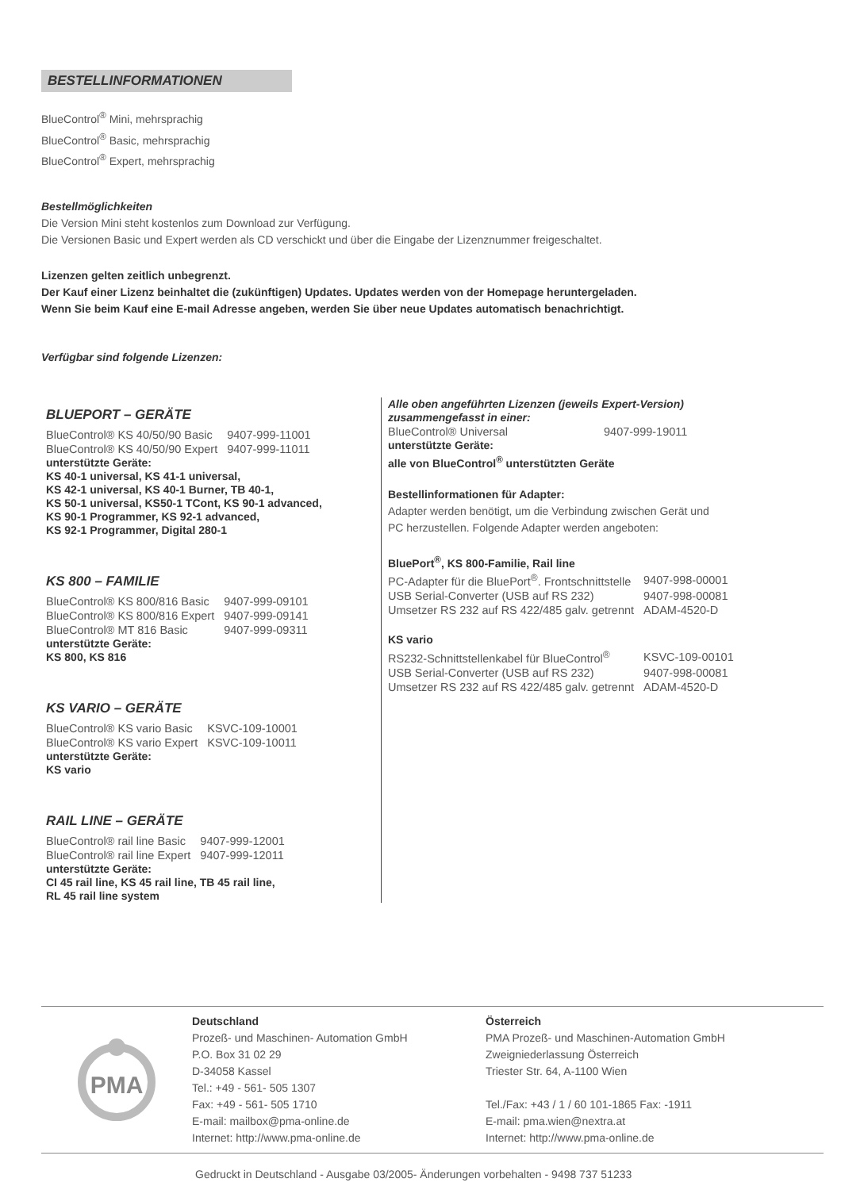BESTELLINFORMATIONEN
BlueControl<sup>®</sup> Mini, mehrsprachig
BlueControl<sup>®</sup> Basic, mehrsprachig
BlueControl<sup>®</sup> Expert, mehrsprachig
Bestellmöglichkeiten
Die Version Mini steht kostenlos zum Download zur Verfügung.
Die Versionen Basic und Expert werden als CD verschickt und über die Eingabe der Lizenznummer freigeschaltet.
Lizenzen gelten zeitlich unbegrenzt.
Der Kauf einer Lizenz beinhaltet die (zukünftigen) Updates. Updates werden von der Homepage heruntergeladen.
Wenn Sie beim Kauf eine E-mail Adresse angeben, werden Sie über neue Updates automatisch benachrichtigt.
Verfügbar sind folgende Lizenzen:
BLUEPORT – GERÄTE
| BlueControl® KS 40/50/90 Basic | 9407-999-11001 |
| BlueControl® KS 40/50/90 Expert | 9407-999-11011 |
unterstützte Geräte:
KS 40-1 universal, KS 41-1 universal,
KS 42-1 universal, KS 40-1 Burner, TB 40-1,
KS 50-1 universal, KS50-1 TCont, KS 90-1 advanced,
KS 90-1 Programmer, KS 92-1 advanced,
KS 92-1 Programmer, Digital 280-1
KS 800 – FAMILIE
| BlueControl® KS 800/816 Basic | 9407-999-09101 |
| BlueControl® KS 800/816 Expert | 9407-999-09141 |
| BlueControl® MT 816 Basic | 9407-999-09311 |
unterstützte Geräte:
KS 800, KS 816
KS VARIO – GERÄTE
| BlueControl® KS vario Basic | KSVC-109-10001 |
| BlueControl® KS vario Expert | KSVC-109-10011 |
unterstützte Geräte:
KS vario
RAIL LINE – GERÄTE
| BlueControl® rail line Basic | 9407-999-12001 |
| BlueControl® rail line Expert | 9407-999-12011 |
unterstützte Geräte:
CI 45 rail line, KS 45 rail line, TB 45 rail line,
RL 45 rail line system
Alle oben angeführten Lizenzen (jeweils Expert-Version)
zusammengefasst in einer:
| BlueControl® Universal | 9407-999-19011 |
unterstützte Geräte:
alle von BlueControl<sup>®</sup> unterstützten Geräte
Bestellinformationen für Adapter:
Adapter werden benötigt, um die Verbindung zwischen Gerät und
PC herzustellen. Folgende Adapter werden angeboten:
BluePort<sup>®</sup>, KS 800-Familie, Rail line
| PC-Adapter für die BluePort<sup>®</sup>. Frontschnittstelle | 9407-998-00001 |
| USB Serial-Converter (USB auf RS 232) | 9407-998-00081 |
| Umsetzer RS 232 auf RS 422/485 galv. getrennt | ADAM-4520-D |
KS vario
| RS232-Schnittstellenkabel für BlueControl<sup>®</sup> | KSVC-109-00101 |
| USB Serial-Converter (USB auf RS 232) | 9407-998-00081 |
| Umsetzer RS 232 auf RS 422/485 galv. getrennt | ADAM-4520-D |
PMA
Deutschland
Prozeß- und Maschinen- Automation GmbH
P.O. Box 31 02 29
D-34058 Kassel
Tel.: +49 - 561- 505 1307
Fax: +49 - 561- 505 1710
E-mail: mailbox@pma-online.de
Internet: http://www.pma-online.de
Österreich
PMA Prozeß- und Maschinen-Automation GmbH
Zweigniederlassung Österreich
Triester Str. 64, A-1100 Wien
Tel./Fax: +43 / 1 / 60 101-1865 Fax: -1911
E-mail: pma.wien@nextra.at
Internet: http://www.pma-online.de
Gedruckt in Deutschland - Ausgabe 03/2005- Änderungen vorbehalten - 9498 737 51233